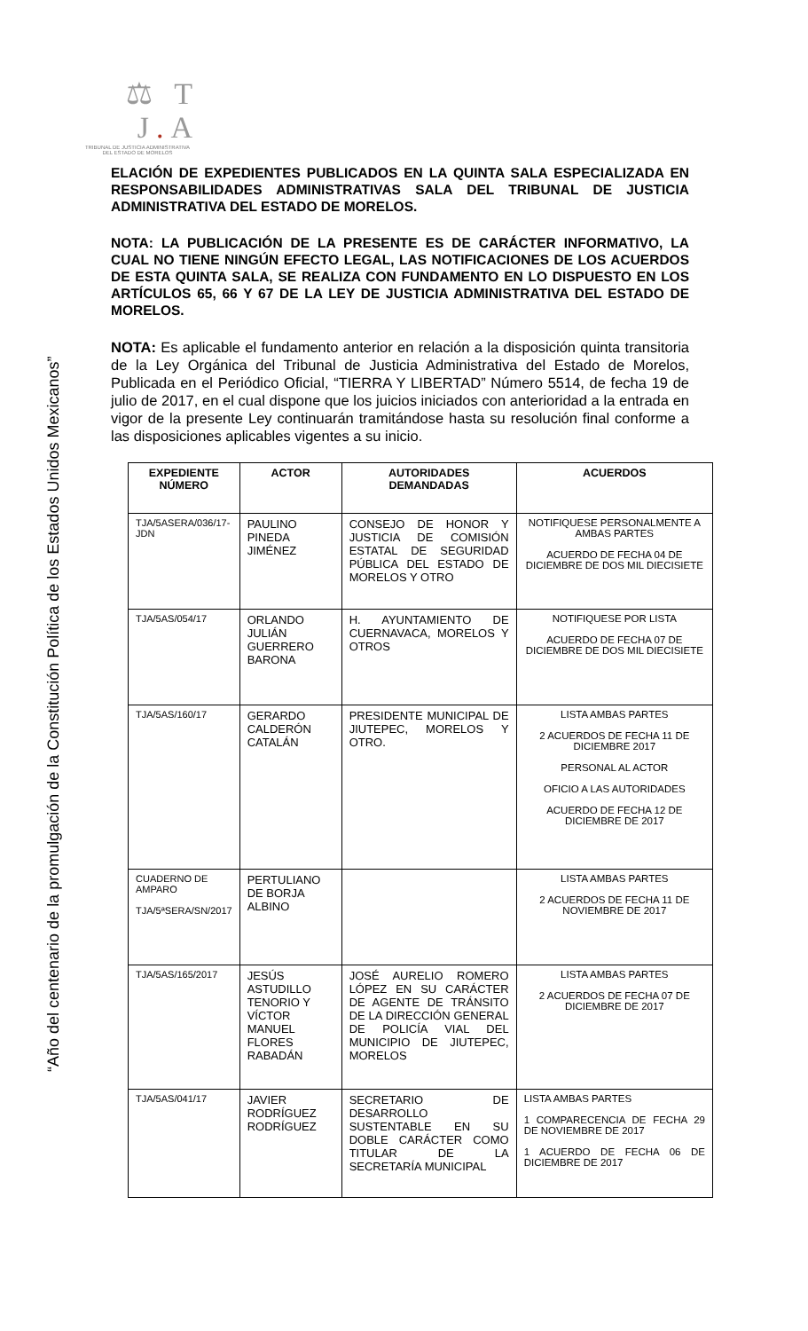⚖ T J. A
TRIBUNAL DE JUSTICIA ADMINISTRATIVA
DEL ESTADO DE MORELOS
“Año del centenario de la promulgación de la Constitución Política de los Estados Unidos Mexicanos”
ELACIÓN DE EXPEDIENTES PUBLICADOS EN LA QUINTA SALA ESPECIALIZADA EN RESPONSABILIDADES ADMINISTRATIVAS SALA DEL TRIBUNAL DE JUSTICIA ADMINISTRATIVA DEL ESTADO DE MORELOS.
NOTA: LA PUBLICACIÓN DE LA PRESENTE ES DE CARÁCTER INFORMATIVO, LA CUAL NO TIENE NINGÚN EFECTO LEGAL, LAS NOTIFICACIONES DE LOS ACUERDOS DE ESTA QUINTA SALA, SE REALIZA CON FUNDAMENTO EN LO DISPUESTO EN LOS ARTÍCULOS 65, 66 Y 67 DE LA LEY DE JUSTICIA ADMINISTRATIVA DEL ESTADO DE MORELOS.
NOTA: Es aplicable el fundamento anterior en relación a la disposición quinta transitoria de la Ley Orgánica del Tribunal de Justicia Administrativa del Estado de Morelos, Publicada en el Periódico Oficial, “TIERRA Y LIBERTAD” Número 5514, de fecha 19 de julio de 2017, en el cual dispone que los juicios iniciados con anterioridad a la entrada en vigor de la presente Ley continuarán tramitándose hasta su resolución final conforme a las disposiciones aplicables vigentes a su inicio.
| EXPEDIENTE NÚMERO | ACTOR | AUTORIDADES DEMANDADAS | ACUERDOS |
| --- | --- | --- | --- |
| TJA/5ASERA/036/17-JDN | PAULINO PINEDA JIMÉNEZ | CONSEJO DE HONOR Y JUSTICIA DE COMISIÓN ESTATAL DE SEGURIDAD PÚBLICA DEL ESTADO DE MORELOS Y OTRO | NOTIFIQUESE PERSONALMENTE A AMBAS PARTES ACUERDO DE FECHA 04 DE DICIEMBRE DE DOS MIL DIECISIETE |
| TJA/5AS/054/17 | ORLANDO JULIÁN GUERRERO BARONA | H. AYUNTAMIENTO DE CUERNAVACA, MORELOS Y OTROS | NOTIFIQUESE POR LISTA ACUERDO DE FECHA 07 DE DICIEMBRE DE DOS MIL DIECISIETE |
| TJA/5AS/160/17 | GERARDO CALDERÓN CATALÁN | PRESIDENTE MUNICIPAL DE JIUTEPEC, MORELOS Y OTRO. | LISTA AMBAS PARTES 2 ACUERDOS DE FECHA 11 DE DICIEMBRE 2017 PERSONAL AL ACTOR OFICIO A LAS AUTORIDADES ACUERDO DE FECHA 12 DE DICIEMBRE DE 2017 |
| CUADERNO DE AMPARO TJA/5ªSERA/SN/2017 | PERTULIANO DE BORJA ALBINO | | LISTA AMBAS PARTES 2 ACUERDOS DE FECHA 11 DE NOVIEMBRE DE 2017 |
| TJA/5AS/165/2017 | JESÚS ASTUDILLO TENORIO Y VÍCTOR MANUEL FLORES RABADÁN | JOSÉ AURELIO ROMERO LÓPEZ EN SU CARÁCTER DE AGENTE DE TRÁNSITO DE LA DIRECCIÓN GENERAL DE POLICÍA VIAL DEL MUNICIPIO DE JIUTEPEC, MORELOS | LISTA AMBAS PARTES 2 ACUERDOS DE FECHA 07 DE DICIEMBRE DE 2017 |
| TJA/5AS/041/17 | JAVIER RODRÍGUEZ RODRÍGUEZ | SECRETARIO DE DESARROLLO SUSTENTABLE EN SU DOBLE CARÁCTER COMO TITULAR DE LA SECRETARÍA MUNICIPAL | LISTA AMBAS PARTES 1 COMPARECENCIA DE FECHA 29 DE NOVIEMBRE DE 2017 1 ACUERDO DE FECHA 06 DE DICIEMBRE DE 2017 |